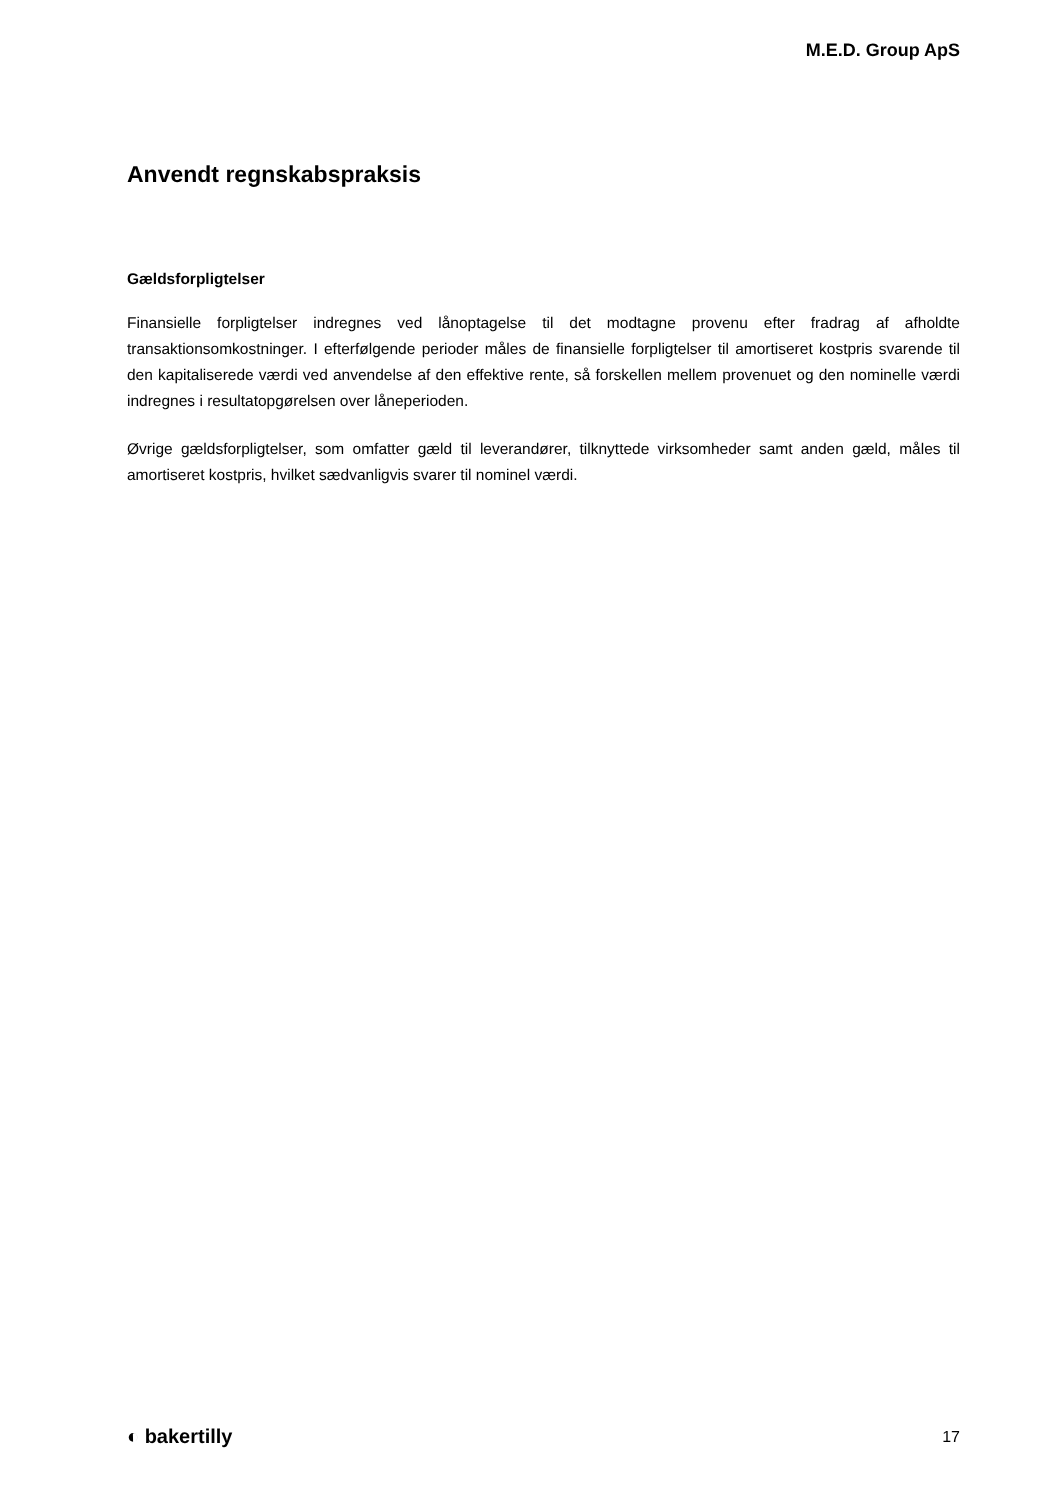M.E.D. Group ApS
Anvendt regnskabspraksis
Gældsforpligtelser
Finansielle forpligtelser indregnes ved lånoptagelse til det modtagne provenu efter fradrag af afholdte transaktionsomkostninger. I efterfølgende perioder måles de finansielle forpligtelser til amortiseret kostpris svarende til den kapitaliserede værdi ved anvendelse af den effektive rente, så forskellen mellem provenuet og den nominelle værdi indregnes i resultatopgørelsen over låneperioden.
Øvrige gældsforpligtelser, som omfatter gæld til leverandører, tilknyttede virksomheder samt anden gæld, måles til amortiseret kostpris, hvilket sædvanligvis svarer til nominel værdi.
◐ bakertilly 17